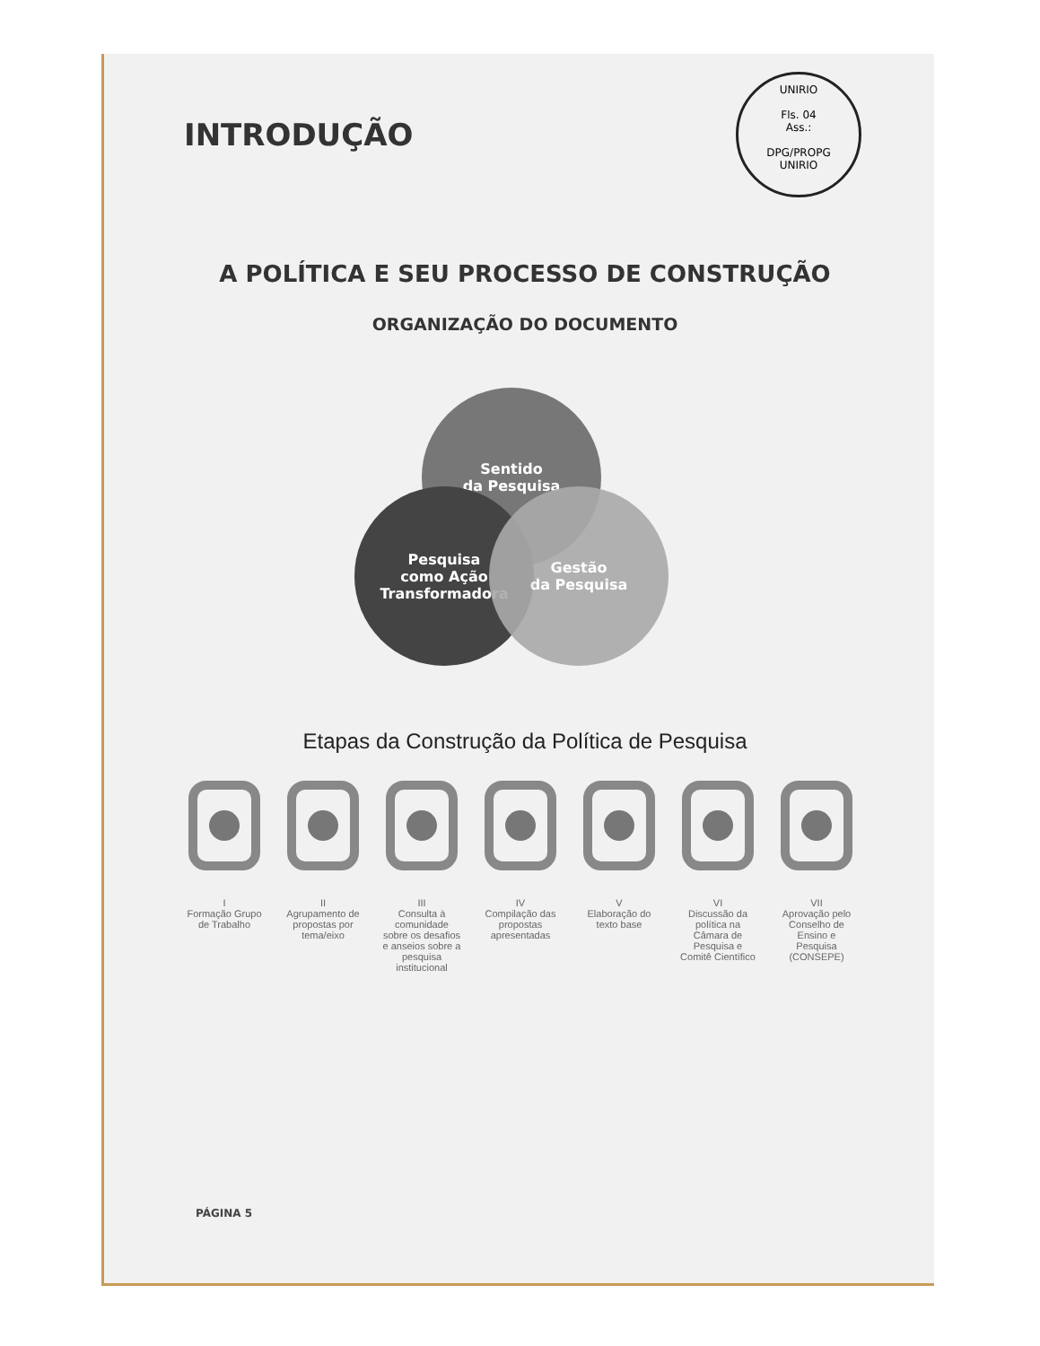INTRODUÇÃO
UNIRIO
Fls. 04
Ass.:
DPG/PROPG
UNIRIO
A POLÍTICA E SEU PROCESSO DE CONSTRUÇÃO
ORGANIZAÇÃO DO DOCUMENTO
Sentido
da Pesquisa
Pesquisa
como Ação
Transformadora
Gestão
da Pesquisa
Etapas da Construção da Política de Pesquisa
I
Formação Grupo de Trabalho
II
Agrupamento de propostas por tema/eixo
III
Consulta à comunidade sobre os desafios e anseios sobre a pesquisa institucional
IV
Compilação das propostas apresentadas
V
Elaboração do texto base
VI
Discussão da política na Câmara de Pesquisa e Comitê Científico
VII
Aprovação pelo Conselho de Ensino e Pesquisa (CONSEPE)
PÁGINA 5